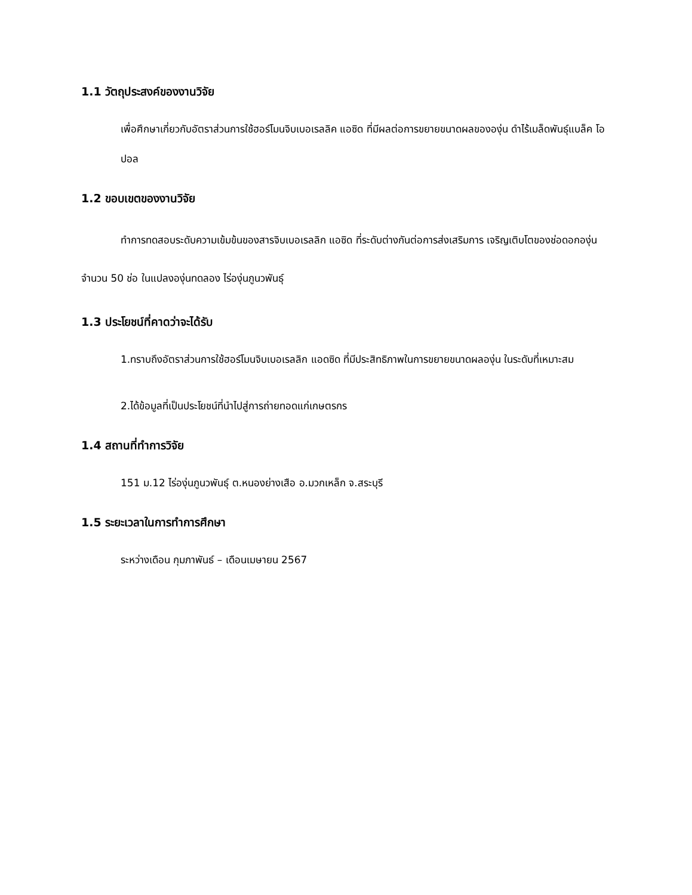1.1 วัตถุประสงค์ของงานวิจัย
เพื่อศึกษาเกี่ยวกับอัตราส่วนการใช้ฮอร์โมนจิบเบอเรลลิค แอซิด ที่มีผลต่อการขยายขนาดผลขององุ่น ดำไร้เมล็ดพันธุ์แบล็ค โอปอล
1.2 ขอบเขตของงานวิจัย
ทำการทดสอบระดับความเข้มข้นของสารจิบเบอเรลลิก แอซิด ที่ระดับต่างกันต่อการส่งเสริมการ เจริญเติบโตของช่อดอกองุ่น จำนวน 50 ช่อ ในแปลงองุ่นทดลอง ไร่องุ่นภูนวพันธุ์
1.3 ประโยชน์ที่คาดว่าจะได้รับ
1.ทราบถึงอัตราส่วนการใช้ฮอร์โมนจิบเบอเรลลิก แอดซิด ที่มีประสิทธิภาพในการขยายขนาดผลองุ่น ในระดับที่เหมาะสม
2.ได้ข้อมูลที่เป็นประโยชน์ที่นำไปสู่การถ่ายทอดแก่เกษตรกร
1.4 สถานที่ทำการวิจัย
151 ม.12 ไร่องุ่นภูนวพันธุ์ ต.หนองย่างเสือ อ.มวกเหล็ก จ.สระบุรี
1.5 ระยะเวลาในการทำการศึกษา
ระหว่างเดือน กุมภาพันธ์ – เดือนเมษายน 2567